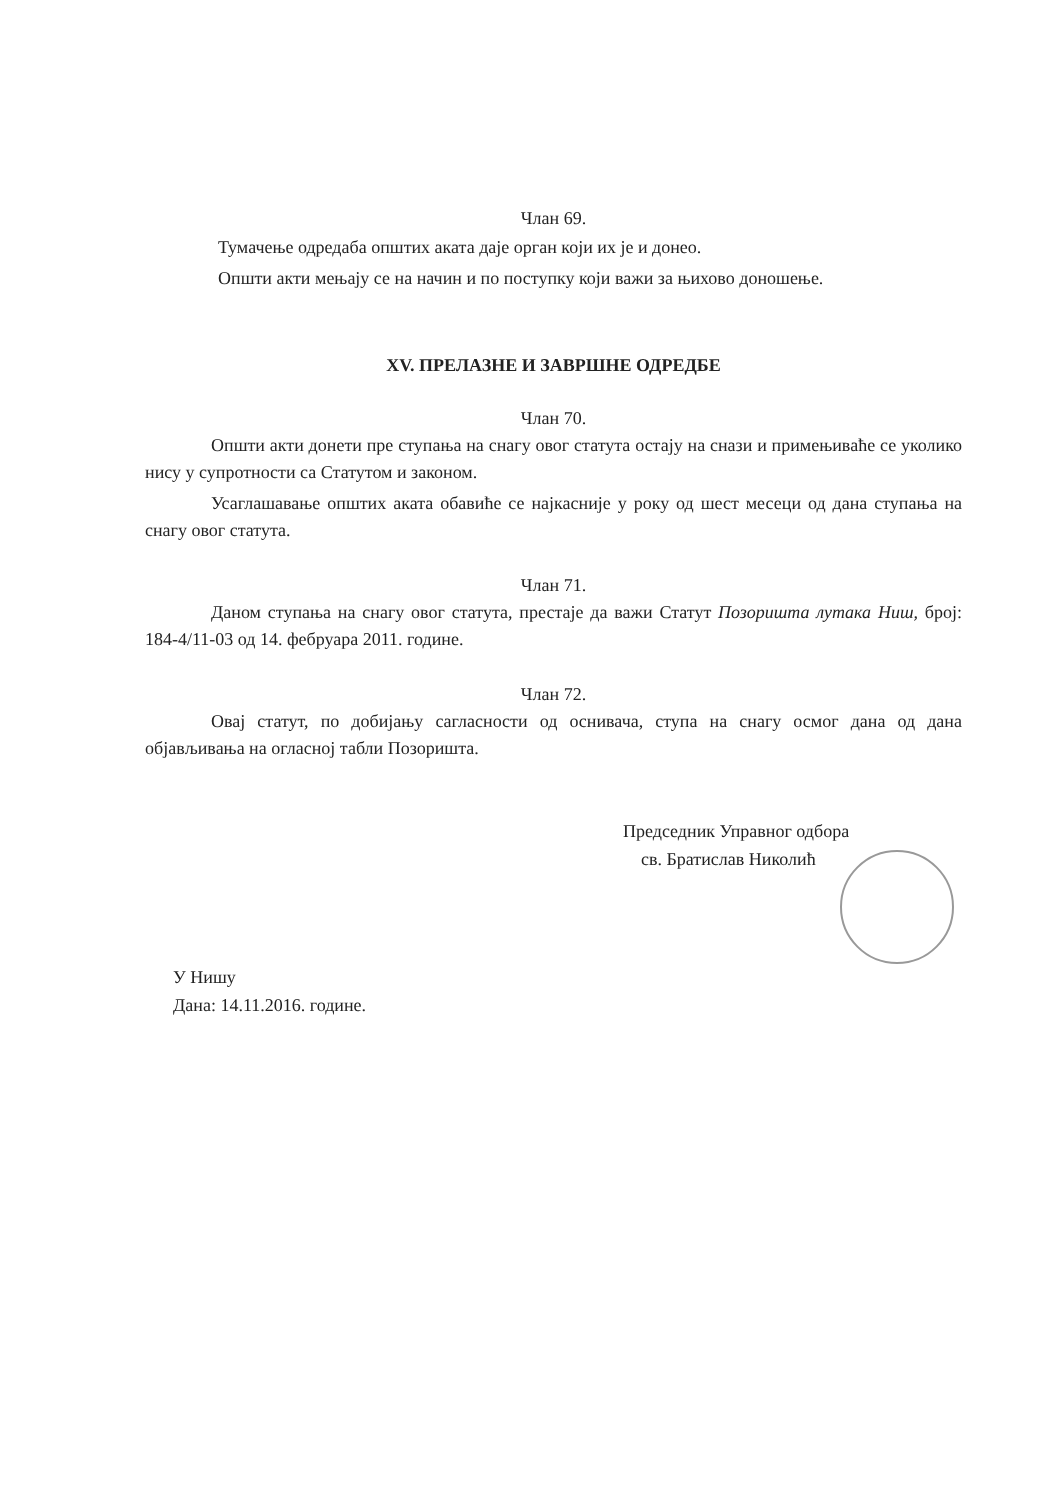Члан 69.
Тумачење одредаба општих аката даје орган који их је и донео.
Општи акти мењају се на начин и по поступку који важи за њихово доношење.
XV. ПРЕЛАЗНЕ И ЗАВРШНЕ ОДРЕДБЕ
Члан 70.
Општи акти донети пре ступања на снагу овог статута остају на снази и примењиваће се уколико нису у супротности са Статутом и законом.
Усаглашавање општих аката обавиће се најкасније у року од шест месеци од дана ступања на снагу овог статута.
Члан 71.
Даном ступања на снагу овог статута, престаје да важи Статут Позоришта лутака Ниш, број: 184-4/11-03 од 14. фебруара 2011. године.
Члан 72.
Овај статут, по добијању сагласности од оснивача, ступа на снагу осмог дана од дана објављивања на огласној табли Позоришта.
Председник Управног одбора
св. Братислав Николић
У Нишу
Дана: 14.11.2016. године.